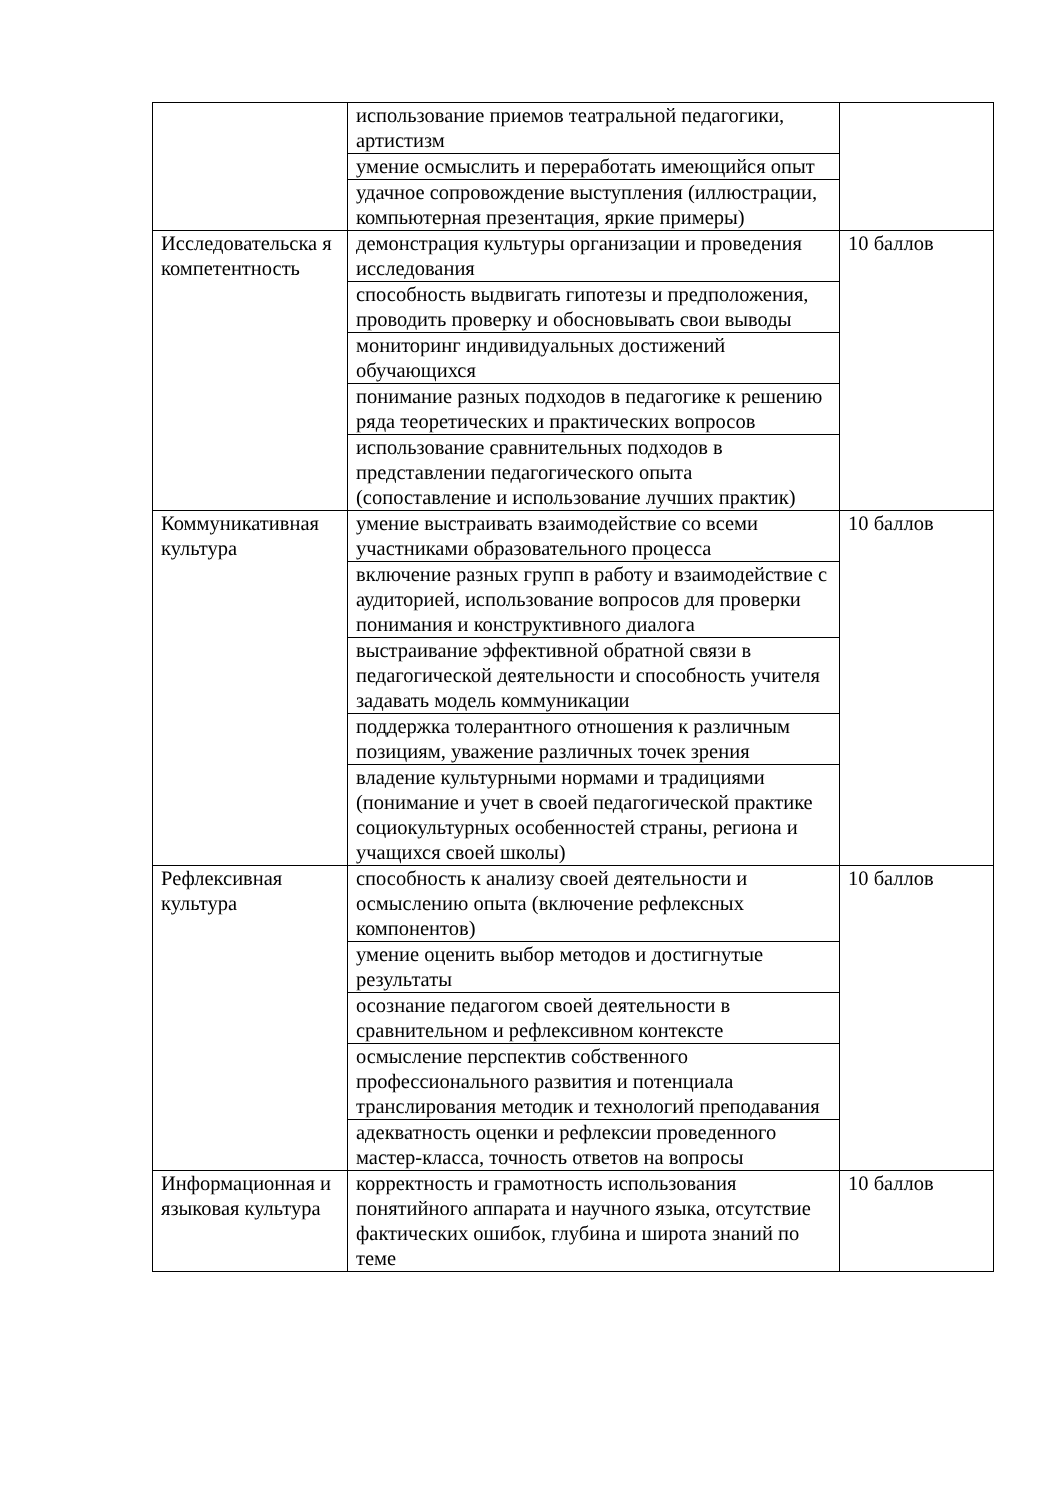| | использование приемов театральной педагогики, артистизм | |
| | умение осмыслить и переработать имеющийся опыт | |
| | удачное сопровождение выступления (иллюстрации, компьютерная презентация, яркие примеры) | |
| Исследовательска я компетентность | демонстрация культуры организации и проведения исследования | 10 баллов |
| | способность выдвигать гипотезы и предположения, проводить проверку и обосновывать свои выводы | |
| | мониторинг индивидуальных достижений обучающихся | |
| | понимание разных подходов в педагогике к решению ряда теоретических и практических вопросов | |
| | использование сравнительных подходов в представлении педагогического опыта (сопоставление и использование лучших практик) | |
| Коммуникативная культура | умение выстраивать взаимодействие со всеми участниками образовательного процесса | 10 баллов |
| | включение разных групп в работу и взаимодействие с аудиторией, использование вопросов для проверки понимания и конструктивного диалога | |
| | выстраивание эффективной обратной связи в педагогической деятельности и способность учителя задавать модель коммуникации | |
| | поддержка толерантного отношения к различным позициям, уважение различных точек зрения | |
| | владение культурными нормами и традициями (понимание и учет в своей педагогической практике социокультурных особенностей страны, региона и учащихся своей школы) | |
| Рефлексивная культура | способность к анализу своей деятельности и осмыслению опыта (включение рефлексных компонентов) | 10 баллов |
| | умение оценить выбор методов и достигнутые результаты | |
| | осознание педагогом своей деятельности в сравнительном и рефлексивном контексте | |
| | осмысление перспектив собственного профессионального развития и потенциала транслирования методик и технологий преподавания | |
| | адекватность оценки и рефлексии проведенного мастер-класса, точность ответов на вопросы | |
| Информационная и языковая культура | корректность и грамотность использования понятийного аппарата и научного языка, отсутствие фактических ошибок, глубина и широта знаний по теме | 10 баллов |